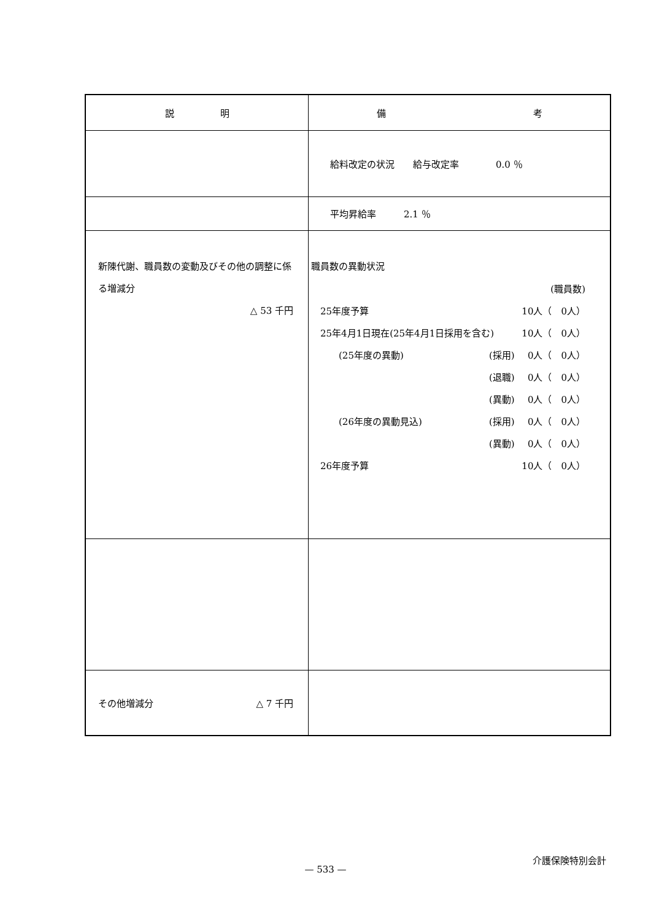| 説 明 | 備 考 |
| --- | --- |
| | 給料改定の状況 給与改定率 0.0 ％ |
| | 平均昇給率 2.1 ％ |
| 新陳代謝、職員数の変動及びその他の調整に係る増減分 △ 53 千円 | 職員数の異動状況 / / / (職員数) / / 25年度予算 / / 10人（ 0人） / / 25年4月1日現在(25年4月1日採用を含む) / / 10人（ 0人） / / (25年度の異動) / (採用) / 0人（ 0人） / / / (退職) / 0人（ 0人） / / / (異動) / 0人（ 0人） / / (26年度の異動見込) / (採用) / 0人（ 0人） / / / (異動) / 0人（ 0人） / / 26年度予算 / / 10人（ 0人） / |
| その他増減分 △ 7 千円 | |
介護保険特別会計
— 533 —